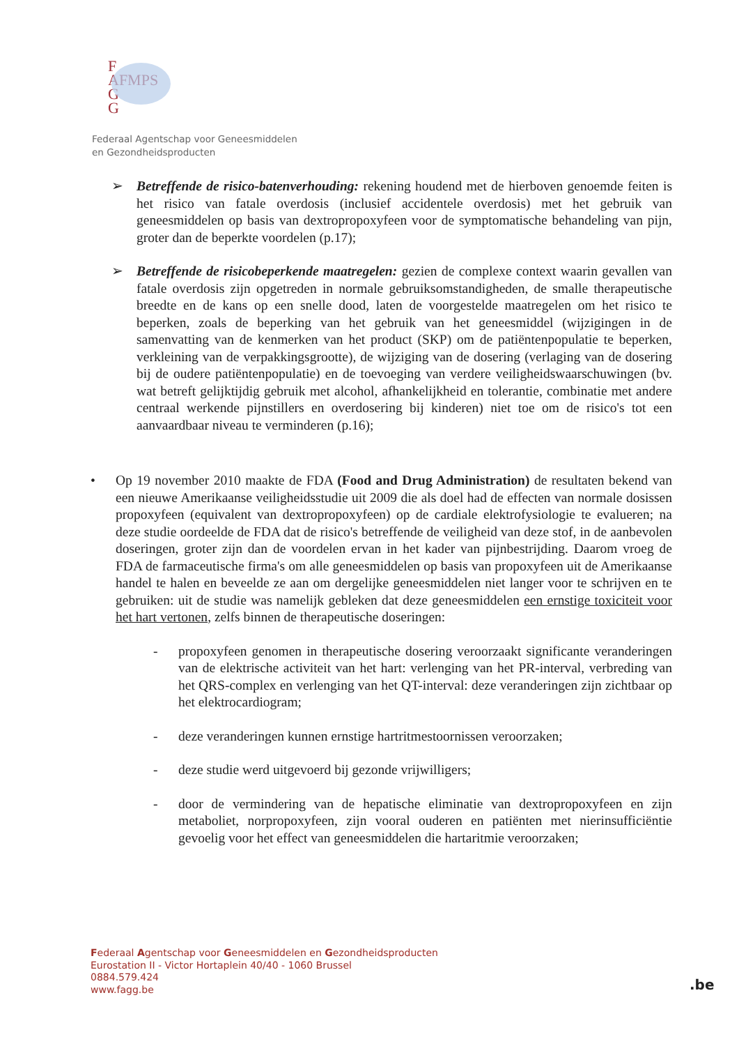F
AFMPS
G
G
Federaal Agentschap voor Geneesmiddelen
en Gezondheidsproducten
➢ Betreffende de risico-batenverhouding: rekening houdend met de hierboven genoemde feiten is het risico van fatale overdosis (inclusief accidentele overdosis) met het gebruik van geneesmiddelen op basis van dextropropoxyfeen voor de symptomatische behandeling van pijn, groter dan de beperkte voordelen (p.17);
➢ Betreffende de risicobeperkende maatregelen: gezien de complexe context waarin gevallen van fatale overdosis zijn opgetreden in normale gebruiksomstandigheden, de smalle therapeutische breedte en de kans op een snelle dood, laten de voorgestelde maatregelen om het risico te beperken, zoals de beperking van het gebruik van het geneesmiddel (wijzigingen in de samenvatting van de kenmerken van het product (SKP) om de patiëntenpopulatie te beperken, verkleining van de verpakkingsgrootte), de wijziging van de dosering (verlaging van de dosering bij de oudere patiëntenpopulatie) en de toevoeging van verdere veiligheidswaarschuwingen (bv. wat betreft gelijktijdig gebruik met alcohol, afhankelijkheid en tolerantie, combinatie met andere centraal werkende pijnstillers en overdosering bij kinderen) niet toe om de risico's tot een aanvaardbaar niveau te verminderen (p.16);
• Op 19 november 2010 maakte de FDA (Food and Drug Administration) de resultaten bekend van een nieuwe Amerikaanse veiligheidsstudie uit 2009 die als doel had de effecten van normale dosissen propoxyfeen (equivalent van dextropropoxyfeen) op de cardiale elektrofysiologie te evalueren; na deze studie oordeelde de FDA dat de risico's betreffende de veiligheid van deze stof, in de aanbevolen doseringen, groter zijn dan de voordelen ervan in het kader van pijnbestrijding. Daarom vroeg de FDA de farmaceutische firma's om alle geneesmiddelen op basis van propoxyfeen uit de Amerikaanse handel te halen en beveelde ze aan om dergelijke geneesmiddelen niet langer voor te schrijven en te gebruiken: uit de studie was namelijk gebleken dat deze geneesmiddelen een ernstige toxiciteit voor het hart vertonen, zelfs binnen de therapeutische doseringen:
- propoxyfeen genomen in therapeutische dosering veroorzaakt significante veranderingen van de elektrische activiteit van het hart: verlenging van het PR-interval, verbreding van het QRS-complex en verlenging van het QT-interval: deze veranderingen zijn zichtbaar op het elektrocardiogram;
- deze veranderingen kunnen ernstige hartritmestoornissen veroorzaken;
- deze studie werd uitgevoerd bij gezonde vrijwilligers;
- door de vermindering van de hepatische eliminatie van dextropropoxyfeen en zijn metaboliet, norpropoxyfeen, zijn vooral ouderen en patiënten met nierinsufficiëntie gevoelig voor het effect van geneesmiddelen die hartaritmie veroorzaken;
Federaal Agentschap voor Geneesmiddelen en Gezondheidsproducten
Eurostation II - Victor Hortaplein 40/40 - 1060 Brussel
0884.579.424
www.fagg.be
.be